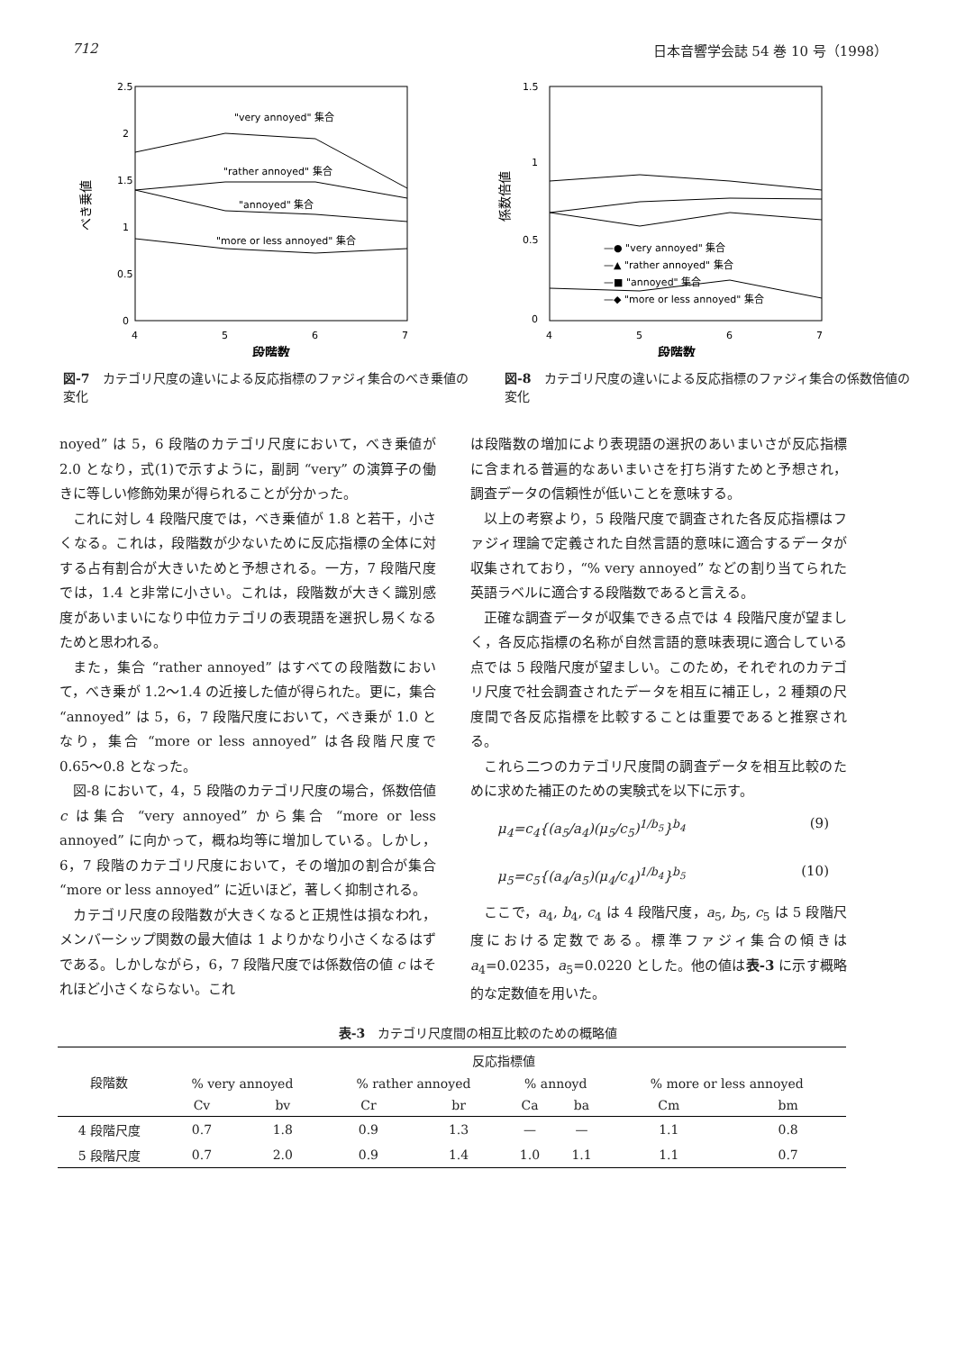712 日本音響学会誌 54 巻 10 号（1998）
2.5
2
1.5
1
0.5
0
4
5
6
7
段階数
べき乗値
"very annoyed" 集合
"rather annoyed" 集合
"annoyed" 集合
"more or less annoyed" 集合
図-7　カテゴリ尺度の違いによる反応指標のファジィ集合のべき乗値の変化
1.5
1
0.5
0
4
5
6
7
段階数
係数倍値
—● "very annoyed" 集合
—▲ "rather annoyed" 集合
—■ "annoyed" 集合
—◆ "more or less annoyed" 集合
図-8　カテゴリ尺度の違いによる反応指標のファジィ集合の係数倍値の変化
noyed” は 5，6 段階のカテゴリ尺度において，べき乗値が 2.0 となり，式(1)で示すように，副詞 “very” の演算子の働きに等しい修飾効果が得られることが分かった。
これに対し 4 段階尺度では，べき乗値が 1.8 と若干，小さくなる。これは，段階数が少ないために反応指標の全体に対する占有割合が大きいためと予想される。一方，7 段階尺度では，1.4 と非常に小さい。これは，段階数が大きく識別感度があいまいになり中位カテゴリの表現語を選択し易くなるためと思われる。
また，集合 “rather annoyed” はすべての段階数において，べき乗が 1.2〜1.4 の近接した値が得られた。更に，集合 “annoyed” は 5，6，7 段階尺度において，べき乗が 1.0 となり，集合 “more or less annoyed” は各段階尺度で 0.65〜0.8 となった。
図-8 において，4，5 段階のカテゴリ尺度の場合，係数倍値 c は集合 “very annoyed” から集合 “more or less annoyed” に向かって，概ね均等に増加している。しかし，6，7 段階のカテゴリ尺度において，その増加の割合が集合 “more or less annoyed” に近いほど，著しく抑制される。
カテゴリ尺度の段階数が大きくなると正規性は損なわれ，メンバーシップ関数の最大値は 1 よりかなり小さくなるはずである。しかしながら，6，7 段階尺度では係数倍の値 c はそれほど小さくならない。これ
は段階数の増加により表現語の選択のあいまいさが反応指標に含まれる普遍的なあいまいさを打ち消すためと予想され，調査データの信頼性が低いことを意味する。
以上の考察より，5 段階尺度で調査された各反応指標はファジィ理論で定義された自然言語的意味に適合するデータが収集されており，“% very annoyed” などの割り当てられた英語ラベルに適合する段階数であると言える。
正確な調査データが収集できる点では 4 段階尺度が望ましく，各反応指標の名称が自然言語的意味表現に適合している点では 5 段階尺度が望ましい。このため，それぞれのカテゴリ尺度で社会調査されたデータを相互に補正し，2 種類の尺度間で各反応指標を比較することは重要であると推察される。
これら二つのカテゴリ尺度間の調査データを相互比較のために求めた補正のための実験式を以下に示す。
μ<sub>4</sub>=c<sub>4</sub>{(a<sub>5</sub>/a<sub>4</sub>)(μ<sub>5</sub>/c<sub>5</sub>)<sup>1/b<sub>5</sub></sup>}<sup>b<sub>4</sub></sup> (9)
μ<sub>5</sub>=c<sub>5</sub>{(a<sub>4</sub>/a<sub>5</sub>)(μ<sub>4</sub>/c<sub>4</sub>)<sup>1/b<sub>4</sub></sup>}<sup>b<sub>5</sub></sup> (10)
ここで，a<sub>4</sub>, b<sub>4</sub>, c<sub>4</sub> は 4 段階尺度，a<sub>5</sub>, b<sub>5</sub>, c<sub>5</sub> は 5 段階尺度における定数である。標準ファジィ集合の傾きは a<sub>4</sub>=0.0235，a<sub>5</sub>=0.0220 とした。他の値は表-3 に示す概略的な定数値を用いた。
表-3　カテゴリ尺度間の相互比較のための概略値
| 段階数 | 反応指標値 | | | | | | | |
| --- | --- | --- | --- | --- | --- | --- | --- | --- |
| | % very annoyed | | % rather annoyed | | % annoyd | | % more or less annoyed | |
| | Cv | bv | Cr | br | Ca | ba | Cm | bm |
| 4 段階尺度 | 0.7 | 1.8 | 0.9 | 1.3 | — | — | 1.1 | 0.8 |
| 5 段階尺度 | 0.7 | 2.0 | 0.9 | 1.4 | 1.0 | 1.1 | 1.1 | 0.7 |